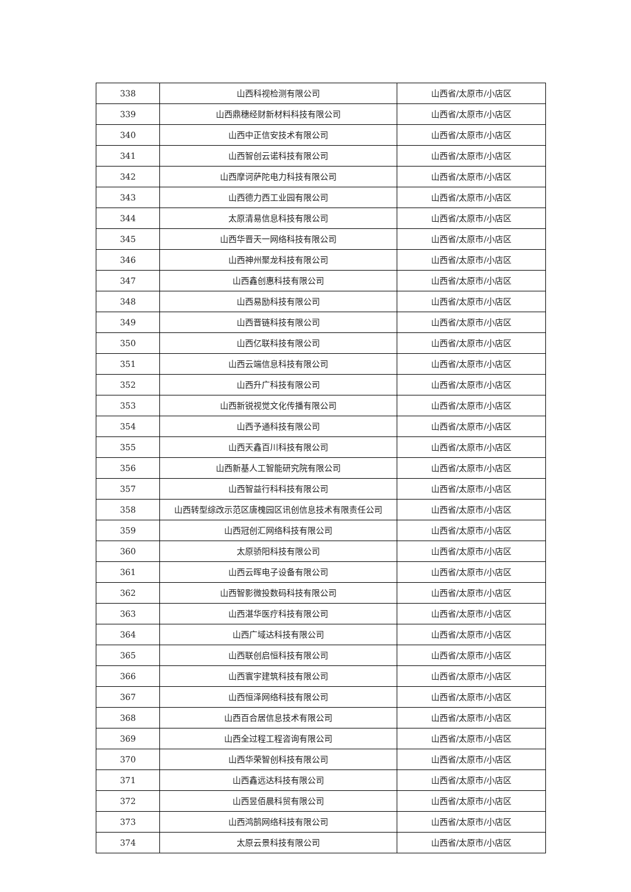| 338 | 山西科视检测有限公司 | 山西省/太原市/小店区 |
| 339 | 山西鼎穗经财新材料科技有限公司 | 山西省/太原市/小店区 |
| 340 | 山西中正信安技术有限公司 | 山西省/太原市/小店区 |
| 341 | 山西智创云诺科技有限公司 | 山西省/太原市/小店区 |
| 342 | 山西摩诃萨陀电力科技有限公司 | 山西省/太原市/小店区 |
| 343 | 山西德力西工业园有限公司 | 山西省/太原市/小店区 |
| 344 | 太原清易信息科技有限公司 | 山西省/太原市/小店区 |
| 345 | 山西华晋天一网络科技有限公司 | 山西省/太原市/小店区 |
| 346 | 山西神州聚龙科技有限公司 | 山西省/太原市/小店区 |
| 347 | 山西鑫创惠科技有限公司 | 山西省/太原市/小店区 |
| 348 | 山西易励科技有限公司 | 山西省/太原市/小店区 |
| 349 | 山西晋链科技有限公司 | 山西省/太原市/小店区 |
| 350 | 山西亿联科技有限公司 | 山西省/太原市/小店区 |
| 351 | 山西云端信息科技有限公司 | 山西省/太原市/小店区 |
| 352 | 山西升广科技有限公司 | 山西省/太原市/小店区 |
| 353 | 山西新锐视觉文化传播有限公司 | 山西省/太原市/小店区 |
| 354 | 山西予通科技有限公司 | 山西省/太原市/小店区 |
| 355 | 山西天鑫百川科技有限公司 | 山西省/太原市/小店区 |
| 356 | 山西新基人工智能研究院有限公司 | 山西省/太原市/小店区 |
| 357 | 山西智益行科科技有限公司 | 山西省/太原市/小店区 |
| 358 | 山西转型综改示范区唐槐园区讯创信息技术有限责任公司 | 山西省/太原市/小店区 |
| 359 | 山西冠创汇网络科技有限公司 | 山西省/太原市/小店区 |
| 360 | 太原骄阳科技有限公司 | 山西省/太原市/小店区 |
| 361 | 山西云晖电子设备有限公司 | 山西省/太原市/小店区 |
| 362 | 山西智影微投数码科技有限公司 | 山西省/太原市/小店区 |
| 363 | 山西湛华医疗科技有限公司 | 山西省/太原市/小店区 |
| 364 | 山西广域达科技有限公司 | 山西省/太原市/小店区 |
| 365 | 山西联创启恒科技有限公司 | 山西省/太原市/小店区 |
| 366 | 山西寰宇建筑科技有限公司 | 山西省/太原市/小店区 |
| 367 | 山西恒泽网络科技有限公司 | 山西省/太原市/小店区 |
| 368 | 山西百合居信息技术有限公司 | 山西省/太原市/小店区 |
| 369 | 山西全过程工程咨询有限公司 | 山西省/太原市/小店区 |
| 370 | 山西华荣智创科技有限公司 | 山西省/太原市/小店区 |
| 371 | 山西鑫远达科技有限公司 | 山西省/太原市/小店区 |
| 372 | 山西昱佰晨科贸有限公司 | 山西省/太原市/小店区 |
| 373 | 山西鸿鹄网络科技有限公司 | 山西省/太原市/小店区 |
| 374 | 太原云景科技有限公司 | 山西省/太原市/小店区 |